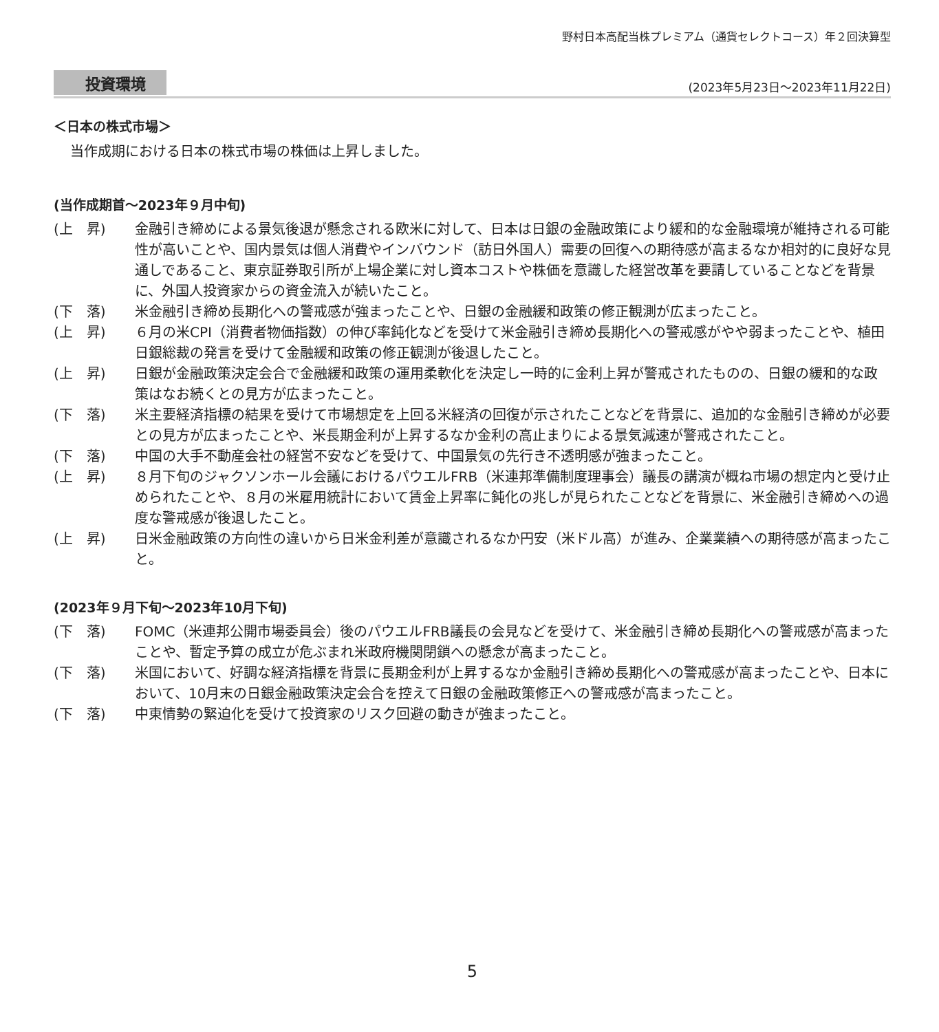野村日本高配当株プレミアム（通貨セレクトコース）年２回決算型
投資環境 (2023年5月23日～2023年11月22日)
＜日本の株式市場＞
当作成期における日本の株式市場の株価は上昇しました。
(当作成期首～2023年９月中旬)
(上　昇) 金融引き締めによる景気後退が懸念される欧米に対して、日本は日銀の金融政策により緩和的な金融環境が維持される可能性が高いことや、国内景気は個人消費やインバウンド（訪日外国人）需要の回復への期待感が高まるなか相対的に良好な見通しであること、東京証券取引所が上場企業に対し資本コストや株価を意識した経営改革を要請していることなどを背景に、外国人投資家からの資金流入が続いたこと。
(下　落) 米金融引き締め長期化への警戒感が強まったことや、日銀の金融緩和政策の修正観測が広まったこと。
(上　昇) ６月の米CPI（消費者物価指数）の伸び率鈍化などを受けて米金融引き締め長期化への警戒感がやや弱まったことや、植田日銀総裁の発言を受けて金融緩和政策の修正観測が後退したこと。
(上　昇) 日銀が金融政策決定会合で金融緩和政策の運用柔軟化を決定し一時的に金利上昇が警戒されたものの、日銀の緩和的な政策はなお続くとの見方が広まったこと。
(下　落) 米主要経済指標の結果を受けて市場想定を上回る米経済の回復が示されたことなどを背景に、追加的な金融引き締めが必要との見方が広まったことや、米長期金利が上昇するなか金利の高止まりによる景気減速が警戒されたこと。
(下　落) 中国の大手不動産会社の経営不安などを受けて、中国景気の先行き不透明感が強まったこと。
(上　昇) ８月下旬のジャクソンホール会議におけるパウエルFRB（米連邦準備制度理事会）議長の講演が概ね市場の想定内と受け止められたことや、８月の米雇用統計において賃金上昇率に鈍化の兆しが見られたことなどを背景に、米金融引き締めへの過度な警戒感が後退したこと。
(上　昇) 日米金融政策の方向性の違いから日米金利差が意識されるなか円安（米ドル高）が進み、企業業績への期待感が高まったこと。
(2023年９月下旬～2023年10月下旬)
(下　落) FOMC（米連邦公開市場委員会）後のパウエルFRB議長の会見などを受けて、米金融引き締め長期化への警戒感が高まったことや、暫定予算の成立が危ぶまれ米政府機関閉鎖への懸念が高まったこと。
(下　落) 米国において、好調な経済指標を背景に長期金利が上昇するなか金融引き締め長期化への警戒感が高まったことや、日本において、10月末の日銀金融政策決定会合を控えて日銀の金融政策修正への警戒感が高まったこと。
(下　落) 中東情勢の緊迫化を受けて投資家のリスク回避の動きが強まったこと。
5